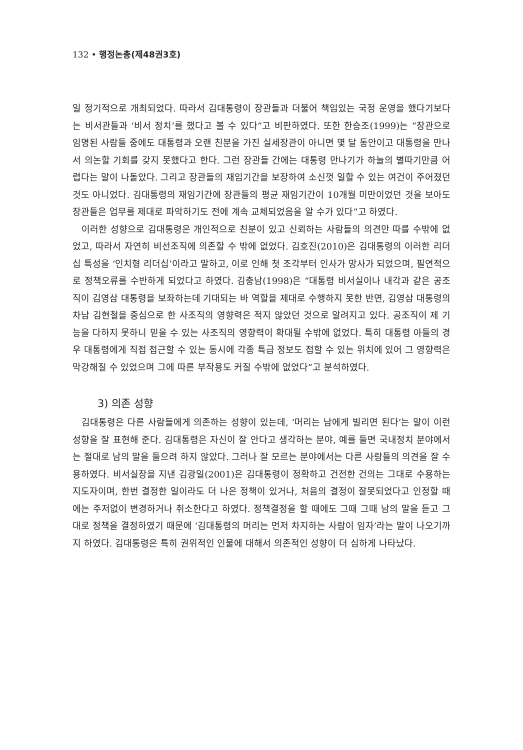132 • 행정논총(제48권3호)
일 정기적으로 개최되었다. 따라서 김대통령이 장관들과 더불어 책임있는 국정 운영을 했다기보다는 비서관들과 ‘비서 정치’를 했다고 볼 수 있다”고 비판하였다. 또한 한승조(1999)는 “장관으로 임명된 사람들 중에도 대통령과 오랜 친분을 가진 실세장관이 아니면 몇 달 동안이고 대통령을 만나서 의논할 기회를 갖지 못했다고 한다. 그런 장관들 간에는 대통령 만나기가 하늘의 별따기만큼 어렵다는 말이 나돌았다. 그리고 장관들의 재임기간을 보장하여 소신껏 일할 수 있는 여건이 주어졌던 것도 아니었다. 김대통령의 재임기간에 장관들의 평균 재임기간이 10개월 미만이었던 것을 보아도 장관들은 업무를 제대로 파악하기도 전에 계속 교체되었음을 알 수가 있다”고 하였다.
이러한 성향으로 김대통령은 개인적으로 친분이 있고 신뢰하는 사람들의 의견만 따를 수밖에 없었고, 따라서 자연히 비선조직에 의존할 수 밖에 없었다. 김호진(2010)은 김대통령의 이러한 리더십 특성을 ‘인치형 리더십’이라고 말하고, 이로 인해 첫 조각부터 인사가 망사가 되었으며, 필연적으로 정책오류를 수반하게 되었다고 하였다. 김충남(1998)은 “대통령 비서실이나 내각과 같은 공조직이 김영삼 대통령을 보좌하는데 기대되는 바 역할을 제대로 수행하지 못한 반면, 김영삼 대통령의 차남 김현철을 중심으로 한 사조직의 영향력은 적지 않았던 것으로 알려지고 있다. 공조직이 제 기능을 다하지 못하니 믿을 수 있는 사조직의 영향력이 확대될 수밖에 없었다. 특히 대통령 아들의 경우 대통령에게 직접 접근할 수 있는 동시에 각종 특급 정보도 접할 수 있는 위치에 있어 그 영향력은 막강해질 수 있었으며 그에 따른 부작용도 커질 수밖에 없었다”고 분석하였다.
3) 의존 성향
김대통령은 다른 사람들에게 의존하는 성향이 있는데, ‘머리는 남에게 빌리면 된다’는 말이 이런 성향을 잘 표현해 준다. 김대통령은 자신이 잘 안다고 생각하는 분야, 예를 들면 국내정치 분야에서는 절대로 남의 말을 들으려 하지 않았다. 그러나 잘 모르는 분야에서는 다른 사람들의 의견을 잘 수용하였다. 비서실장을 지낸 김광일(2001)은 김대통령이 정확하고 건전한 건의는 그대로 수용하는 지도자이며, 한번 결정한 일이라도 더 나은 정책이 있거나, 처음의 결정이 잘못되었다고 인정할 때에는 주저없이 변경하거나 취소한다고 하였다. 정책결정을 할 때에도 그때 그때 남의 말을 듣고 그대로 정책을 결정하였기 때문에 ‘김대통령의 머리는 먼저 차지하는 사람이 임자’라는 말이 나오기까지 하였다. 김대통령은 특히 권위적인 인물에 대해서 의존적인 성향이 더 심하게 나타났다.